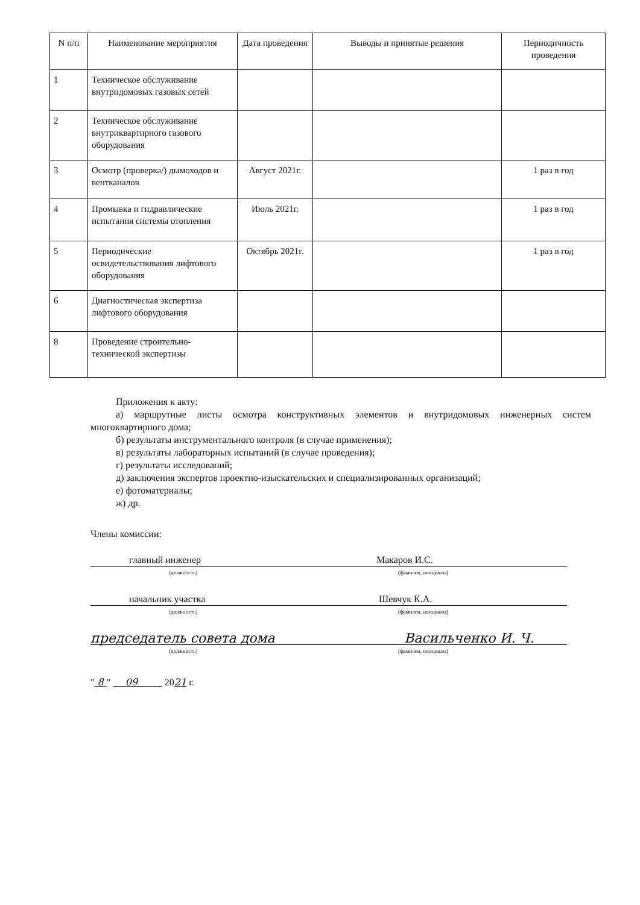| N п/п | Наименование мероприятия | Дата проведения | Выводы и принятые решения | Периодичность проведения |
| --- | --- | --- | --- | --- |
| 1 | Техническое обслуживание внутридомовых газовых сетей | | | |
| 2 | Техническое обслуживание внутриквартирного газового оборудования | | | |
| 3 | Осмотр (проверка/) дымоходов и вентканалов | Август 2021г. | | 1 раз в год |
| 4 | Промывка и гидравлические испытания системы отопления | Июль 2021г. | | 1 раз в год |
| 5 | Периодические освидетельствования лифтового оборудования | Октябрь 2021г. | | 1 раз в год |
| 6 | Диагностическая экспертиза лифтового оборудования | | | |
| 8 | Проведение строительно-технической экспертизы | | | |
Приложения к акту:
а) маршрутные листы осмотра конструктивных элементов и внутридомовых инженерных систем многоквартирного дома;
б) результаты инструментального контроля (в случае применения);
в) результаты лабораторных испытаний (в случае проведения);
г) результаты исследований;
д) заключения экспертов проектно-изыскательских и специализированных организаций;
е) фотоматериалы;
ж) др.
Члены комиссии:
главный инженер Макаров И.С.
(должность) (фамилия, инициалы)
начальник участка Шевчук К.А.
(должность) (фамилия, инициалы)
председатель совета дома Васильченко И. Ч.
(должность) (фамилия, инициалы)
" 8 " 09 2021 г.